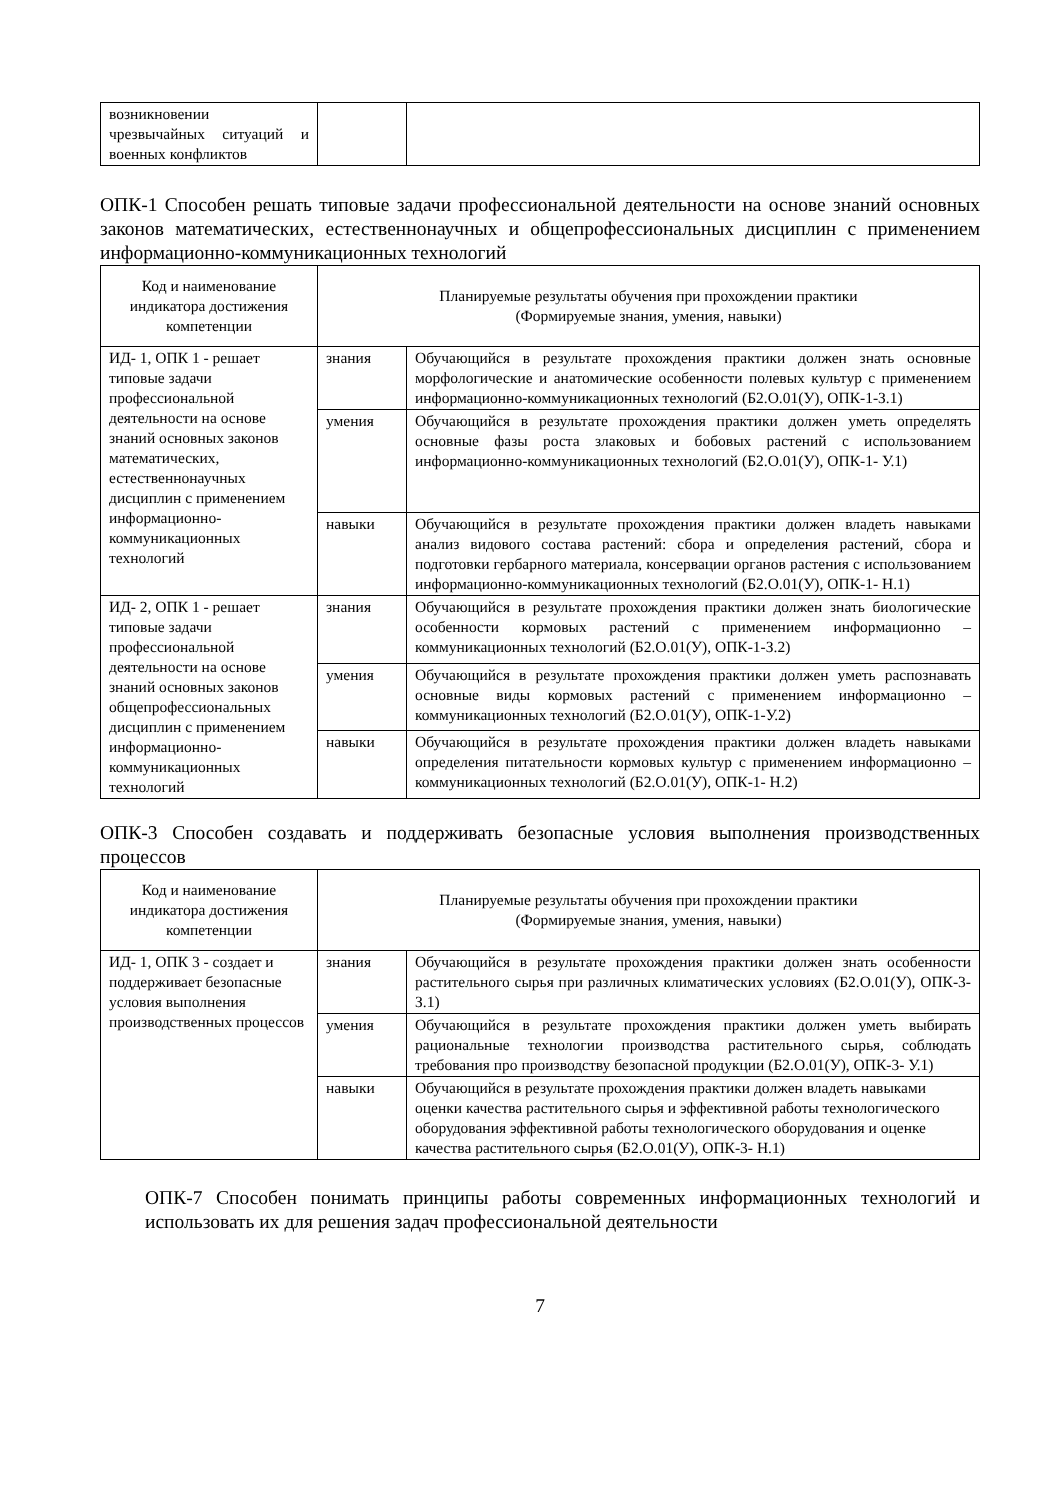| возникновении чрезвычайных ситуаций и военных конфликтов | | |
ОПК-1 Способен решать типовые задачи профессиональной деятельности на основе знаний основных законов математических, естественнонаучных и общепрофессиональных дисциплин с применением информационно-коммуникационных технологий
| Код и наименование индикатора достижения компетенции | Планируемые результаты обучения при прохождении практики (Формируемые знания, умения, навыки) | |
| --- | --- | --- |
| ИД- 1, ОПК 1 - решает типовые задачи профессиональной деятельности на основе знаний основных законов математических, естественнонаучных дисциплин с применением информационно-коммуникационных технологий | знания | Обучающийся в результате прохождения практики должен знать основные морфологические и анатомические особенности полевых культур с применением информационно-коммуникационных технологий (Б2.О.01(У), ОПК-1-З.1) |
| | умения | Обучающийся в результате прохождения практики должен уметь определять основные фазы роста злаковых и бобовых растений с использованием информационно-коммуникационных технологий (Б2.О.01(У), ОПК-1- У.1) |
| | навыки | Обучающийся в результате прохождения практики должен владеть навыками анализ видового состава растений: сбора и определения растений, сбора и подготовки гербарного материала, консервации органов растения с использованием информационно-коммуникационных технологий (Б2.О.01(У), ОПК-1- Н.1) |
| ИД- 2, ОПК 1 - решает типовые задачи профессиональной деятельности на основе знаний основных законов общепрофессиональных дисциплин с применением информационно-коммуникационных технологий | знания | Обучающийся в результате прохождения практики должен знать биологические особенности кормовых растений с применением информационно – коммуникационных технологий (Б2.О.01(У), ОПК-1-З.2) |
| | умения | Обучающийся в результате прохождения практики должен уметь распознавать основные виды кормовых растений с применением информационно – коммуникационных технологий (Б2.О.01(У), ОПК-1-У.2) |
| | навыки | Обучающийся в результате прохождения практики должен владеть навыками определения питательности кормовых культур с применением информационно – коммуникационных технологий (Б2.О.01(У), ОПК-1- Н.2) |
ОПК-3 Способен создавать и поддерживать безопасные условия выполнения производственных процессов
| Код и наименование индикатора достижения компетенции | Планируемые результаты обучения при прохождении практики (Формируемые знания, умения, навыки) | |
| --- | --- | --- |
| ИД- 1, ОПК 3 - создает и поддерживает безопасные условия выполнения производственных процессов | знания | Обучающийся в результате прохождения практики должен знать особенности растительного сырья при различных климатических условиях (Б2.О.01(У), ОПК-3-З.1) |
| | умения | Обучающийся в результате прохождения практики должен уметь выбирать рациональные технологии производства растительного сырья, соблюдать требования про производству безопасной продукции (Б2.О.01(У), ОПК-3- У.1) |
| | навыки | Обучающийся в результате прохождения практики должен владеть навыками оценки качества растительного сырья и эффективной работы технологического оборудования эффективной работы технологического оборудования и оценке качества растительного сырья (Б2.О.01(У), ОПК-3- Н.1) |
ОПК-7 Способен понимать принципы работы современных информационных технологий и использовать их для решения задач профессиональной деятельности
7